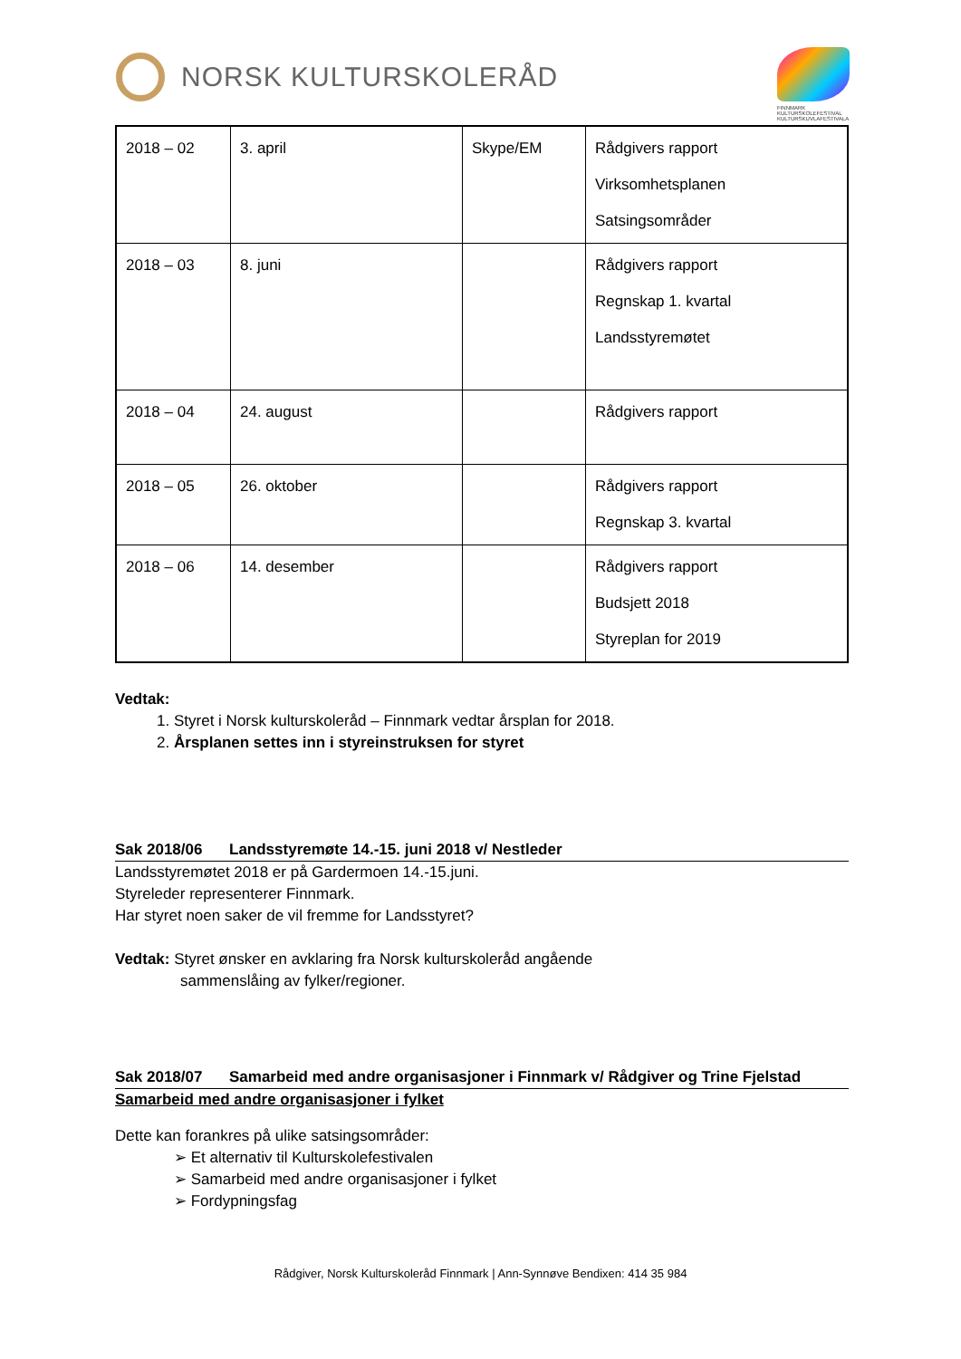NORSK KULTURSKOLERÅD
FINNMARK KULTURSKOLEFESTIVAL KULTURSKUVLAFESTIVALA
| 2018 – 02 | 3. april | Skype/EM | Rådgivers rapport Virksomhetsplanen Satsingsområder |
| 2018 – 03 | 8. juni | | Rådgivers rapport Regnskap 1. kvartal Landsstyremøtet |
| 2018 – 04 | 24. august | | Rådgivers rapport |
| 2018 – 05 | 26. oktober | | Rådgivers rapport Regnskap 3. kvartal |
| 2018 – 06 | 14. desember | | Rådgivers rapport Budsjett 2018 Styreplan for 2019 |
Vedtak:
1. Styret i Norsk kulturskoleråd – Finnmark vedtar årsplan for 2018.
2. Årsplanen settes inn i styreinstruksen for styret
Sak 2018/06 Landsstyremøte 14.-15. juni 2018 v/ Nestleder
Landsstyremøtet 2018 er på Gardermoen 14.-15.juni.
Styreleder representerer Finnmark.
Har styret noen saker de vil fremme for Landsstyret?
Vedtak: Styret ønsker en avklaring fra Norsk kulturskoleråd angående
sammenslåing av fylker/regioner.
Sak 2018/07 Samarbeid med andre organisasjoner i Finnmark v/ Rådgiver og Trine Fjelstad
Samarbeid med andre organisasjoner i fylket
Dette kan forankres på ulike satsingsområder:
➢ Et alternativ til Kulturskolefestivalen
➢ Samarbeid med andre organisasjoner i fylket
➢ Fordypningsfag
Rådgiver, Norsk Kulturskoleråd Finnmark | Ann-Synnøve Bendixen: 414 35 984